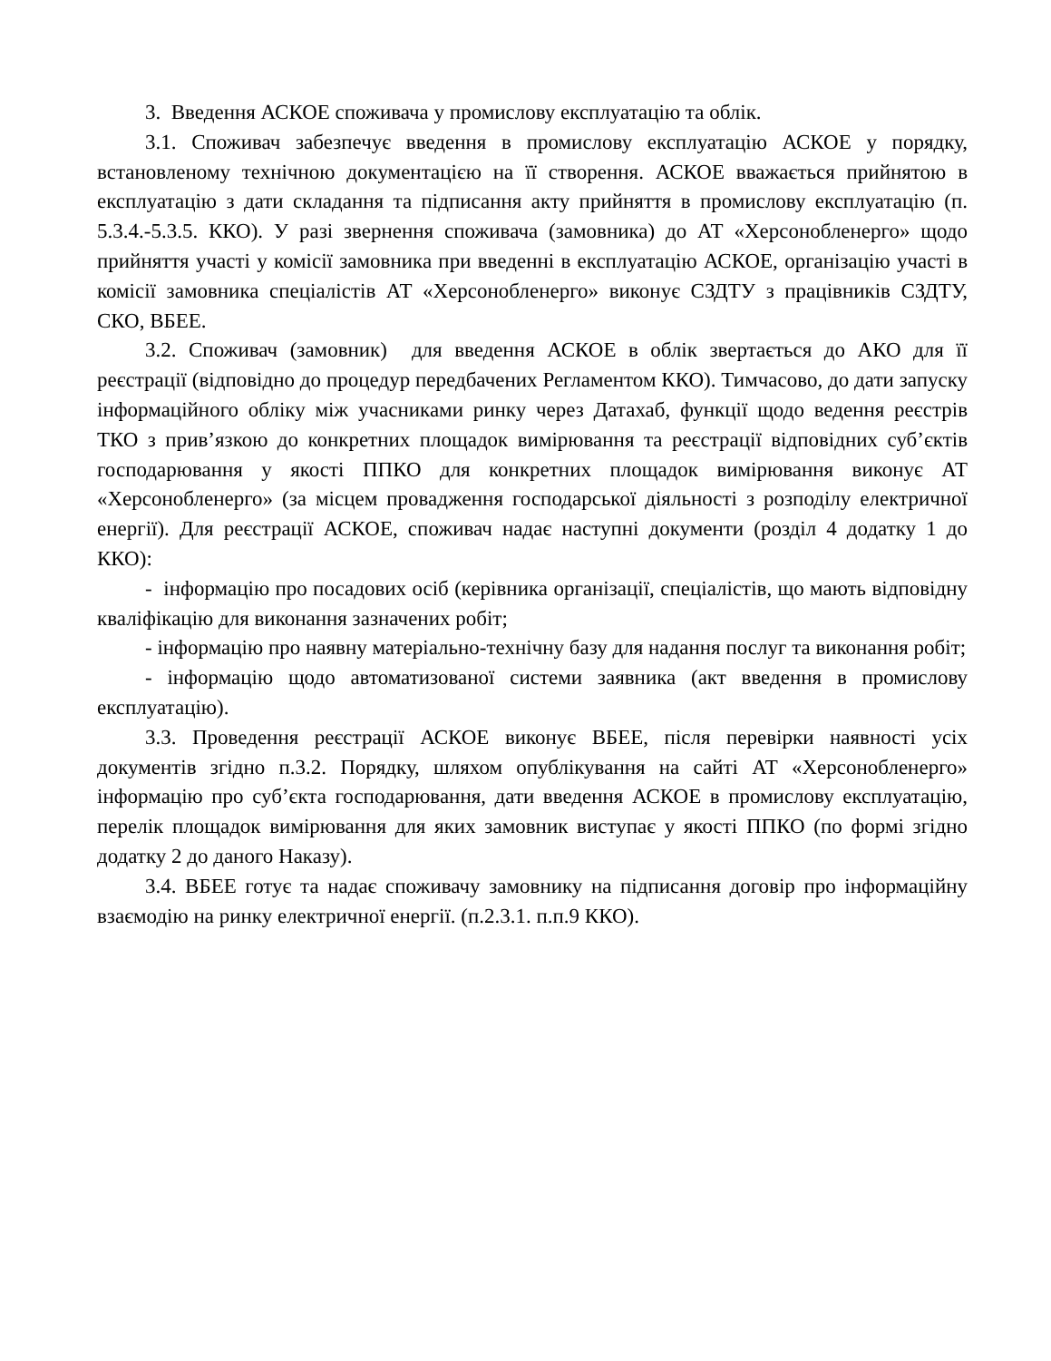3. Введення АСКОЕ споживача у промислову експлуатацію та облік.
3.1. Споживач забезпечує введення в промислову експлуатацію АСКОЕ у порядку, встановленому технічною документацією на її створення. АСКОЕ вважається прийнятою в експлуатацію з дати складання та підписання акту прийняття в промислову експлуатацію (п. 5.3.4.-5.3.5. ККО). У разі звернення споживача (замовника) до АТ «Херсонобленерго» щодо прийняття участі у комісії замовника при введенні в експлуатацію АСКОЕ, організацію участі в комісії замовника спеціалістів АТ «Херсонобленерго» виконує СЗДТУ з працівників СЗДТУ, СКО, ВБЕЕ.
3.2. Споживач (замовник) для введення АСКОЕ в облік звертається до АКО для її реєстрації (відповідно до процедур передбачених Регламентом ККО). Тимчасово, до дати запуску інформаційного обліку між учасниками ринку через Датахаб, функції щодо ведення реєстрів ТКО з прив’язкою до конкретних площадок вимірювання та реєстрації відповідних суб’єктів господарювання у якості ППКО для конкретних площадок вимірювання виконує АТ «Херсонобленерго» (за місцем провадження господарської діяльності з розподілу електричної енергії). Для реєстрації АСКОЕ, споживач надає наступні документи (розділ 4 додатку 1 до ККО):
- інформацію про посадових осіб (керівника організації, спеціалістів, що мають відповідну кваліфікацію для виконання зазначених робіт;
- інформацію про наявну матеріально-технічну базу для надання послуг та виконання робіт;
- інформацію щодо автоматизованої системи заявника (акт введення в промислову експлуатацію).
3.3. Проведення реєстрації АСКОЕ виконує ВБЕЕ, після перевірки наявності усіх документів згідно п.3.2. Порядку, шляхом опублікування на сайті АТ «Херсонобленерго» інформацію про суб’єкта господарювання, дати введення АСКОЕ в промислову експлуатацію, перелік площадок вимірювання для яких замовник виступає у якості ППКО (по формі згідно додатку 2 до даного Наказу).
3.4. ВБЕЕ готує та надає споживачу замовнику на підписання договір про інформаційну взаємодію на ринку електричної енергії. (п.2.3.1. п.п.9 ККО).